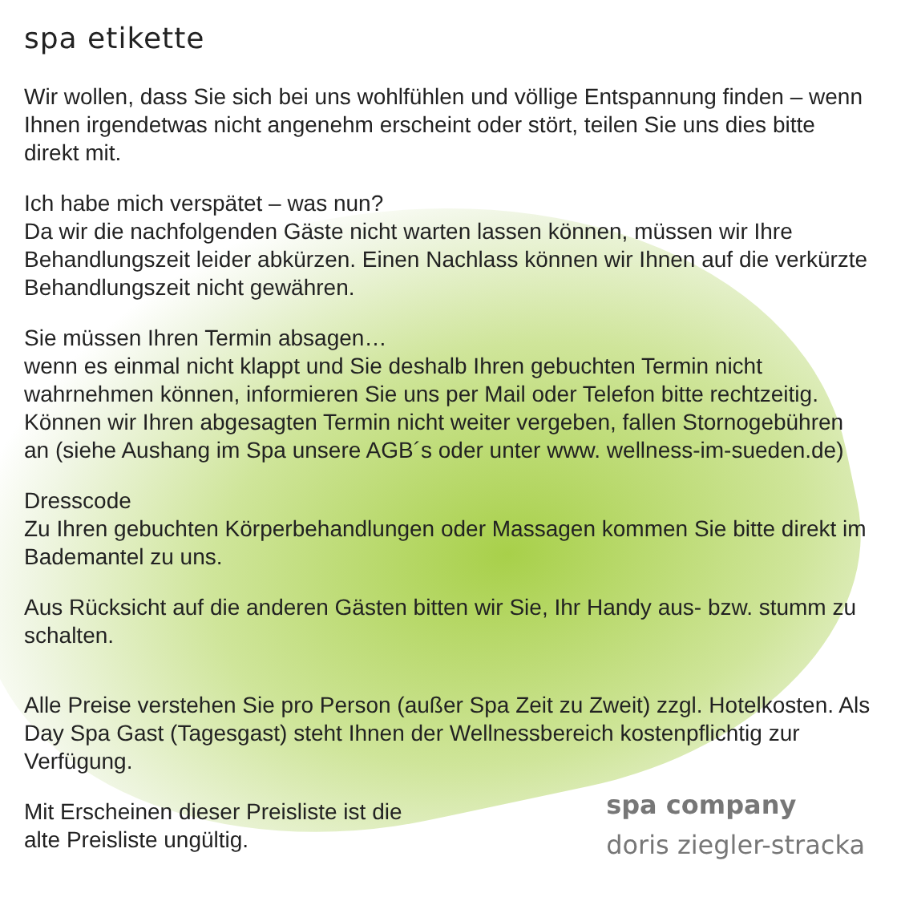spa etikette
Wir wollen, dass Sie sich bei uns wohlfühlen und völlige Entspannung finden – wenn Ihnen irgendetwas nicht angenehm erscheint oder stört, teilen Sie uns dies bitte direkt mit.
Ich habe mich verspätet – was nun?
Da wir die nachfolgenden Gäste nicht warten lassen können, müssen wir Ihre Behandlungszeit leider abkürzen. Einen Nachlass können wir Ihnen auf die verkürzte Behandlungszeit nicht gewähren.
Sie müssen Ihren Termin absagen…
wenn es einmal nicht klappt und Sie deshalb Ihren gebuchten Termin nicht wahrnehmen können, informieren Sie uns per Mail oder Telefon bitte rechtzeitig. Können wir Ihren abgesagten Termin nicht weiter vergeben, fallen Stornogebühren an (siehe Aushang im Spa unsere AGB´s oder unter www. wellness-im-sueden.de)
Dresscode
Zu Ihren gebuchten Körperbehandlungen oder Massagen kommen Sie bitte direkt im Bademantel zu uns.
Aus Rücksicht auf die anderen Gästen bitten wir Sie, Ihr Handy aus- bzw. stumm zu schalten.
Alle Preise verstehen Sie pro Person (außer Spa Zeit zu Zweit) zzgl. Hotelkosten. Als Day Spa Gast (Tagesgast) steht Ihnen der Wellnessbereich kostenpflichtig zur Verfügung.
Mit Erscheinen dieser Preisliste ist die
alte Preisliste ungültig.
spa company
doris ziegler-stracka